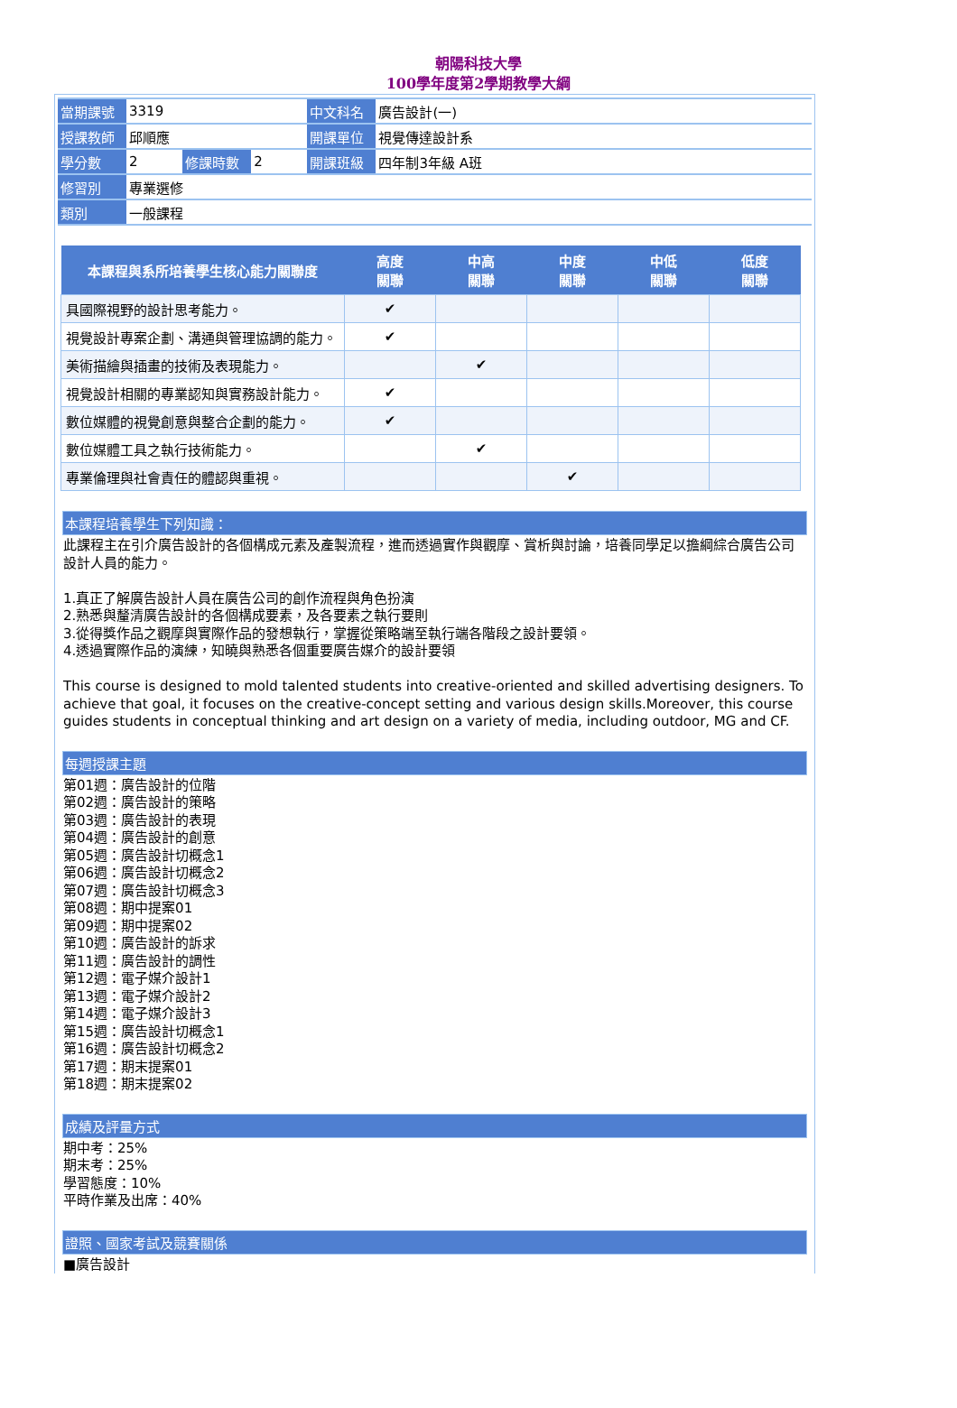朝陽科技大學
100學年度第2學期教學大綱
| 當期課號 | 3319 | | | 中文科名 | 廣告設計(一) |
| 授課教師 | 邱順應 | | | 開課單位 | 視覺傳達設計系 |
| 學分數 | 2 | 修課時數 | 2 | 開課班級 | 四年制3年級 A班 |
| 修習別 | 專業選修 | | | | |
| 類別 | 一般課程 | | | | |
| 本課程與系所培養學生核心能力關聯度 | 高度 關聯 | 中高 關聯 | 中度 關聯 | 中低 關聯 | 低度 關聯 |
| --- | --- | --- | --- | --- | --- |
| 具國際視野的設計思考能力。 | ✔ | | | | |
| 視覺設計專案企劃、溝通與管理協調的能力。 | ✔ | | | | |
| 美術描繪與插畫的技術及表現能力。 | | ✔ | | | |
| 視覺設計相關的專業認知與實務設計能力。 | ✔ | | | | |
| 數位媒體的視覺創意與整合企劃的能力。 | ✔ | | | | |
| 數位媒體工具之執行技術能力。 | | ✔ | | | |
| 專業倫理與社會責任的體認與重視。 | | | ✔ | | |
本課程培養學生下列知識：
此課程主在引介廣告設計的各個構成元素及產製流程，進而透過實作與觀摩、賞析與討論，培養同學足以擔綱綜合廣告公司設計人員的能力。
1.真正了解廣告設計人員在廣告公司的創作流程與角色扮演
2.熟悉與釐清廣告設計的各個構成要素，及各要素之執行要則
3.從得獎作品之觀摩與實際作品的發想執行，掌握從策略端至執行端各階段之設計要領。
4.透過實際作品的演練，知曉與熟悉各個重要廣告媒介的設計要領
This course is designed to mold talented students into creative-oriented and skilled advertising designers. To achieve that goal, it focuses on the creative-concept setting and various design skills.Moreover, this course guides students in conceptual thinking and art design on a variety of media, including outdoor, MG and CF.
每週授課主題
第01週：廣告設計的位階
第02週：廣告設計的策略
第03週：廣告設計的表現
第04週：廣告設計的創意
第05週：廣告設計切概念1
第06週：廣告設計切概念2
第07週：廣告設計切概念3
第08週：期中提案01
第09週：期中提案02
第10週：廣告設計的訴求
第11週：廣告設計的調性
第12週：電子媒介設計1
第13週：電子媒介設計2
第14週：電子媒介設計3
第15週：廣告設計切概念1
第16週：廣告設計切概念2
第17週：期末提案01
第18週：期末提案02
成績及評量方式
期中考：25%
期末考：25%
學習態度：10%
平時作業及出席：40%
證照、國家考試及競賽關係
■廣告設計